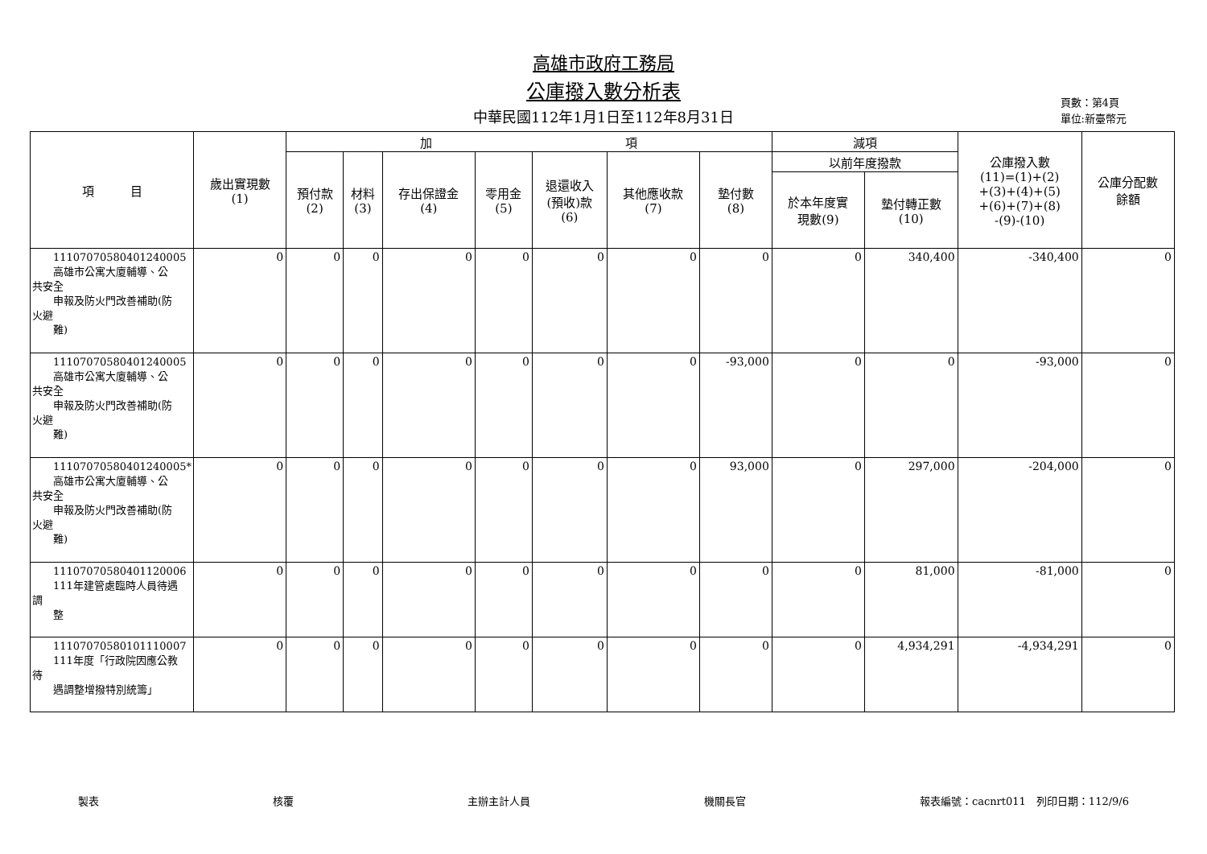高雄市政府工務局
公庫撥入數分析表
中華民國112年1月1日至112年8月31日
頁數：第4頁
單位:新臺幣元
| 項 目 | 歲出實現數 (1) | 加 項 | | | | | | | 減項 | | 公庫撥入數 (11)=(1)+(2) +(3)+(4)+(5) +(6)+(7)+(8) -(9)-(10) | 公庫分配數 餘額 |
| --- | --- | --- | --- | --- | --- | --- | --- | --- | --- | --- | --- | --- |
| | | 預付款 (2) | 材料 (3) | 存出保證金 (4) | 零用金 (5) | 退還收入 (預收)款 (6) | 其他應收款 (7) | 墊付數 (8) | 以前年度撥款 | | | |
| | | | | | | | | | 於本年度實 現數(9) | 墊付轉正數 (10) | | |
| 11107070580401240005 高雄市公寓大廈輔導、公 共安全 申報及防火門改善補助(防 火避 難) | 0 | 0 | 0 | 0 | 0 | 0 | 0 | 0 | 0 | 340,400 | -340,400 | 0 |
| 11107070580401240005 高雄市公寓大廈輔導、公 共安全 申報及防火門改善補助(防 火避 難) | 0 | 0 | 0 | 0 | 0 | 0 | 0 | -93,000 | 0 | 0 | -93,000 | 0 |
| 11107070580401240005* 高雄市公寓大廈輔導、公 共安全 申報及防火門改善補助(防 火避 難) | 0 | 0 | 0 | 0 | 0 | 0 | 0 | 93,000 | 0 | 297,000 | -204,000 | 0 |
| 11107070580401120006 111年建管處臨時人員待遇 調 整 | 0 | 0 | 0 | 0 | 0 | 0 | 0 | 0 | 0 | 81,000 | -81,000 | 0 |
| 11107070580101110007 111年度「行政院因應公教 待 遇調整增撥特別統籌」 | 0 | 0 | 0 | 0 | 0 | 0 | 0 | 0 | 0 | 4,934,291 | -4,934,291 | 0 |
製表 核覆 主辦主計人員 機關長官 報表編號：cacnrt011　列印日期：112/9/6